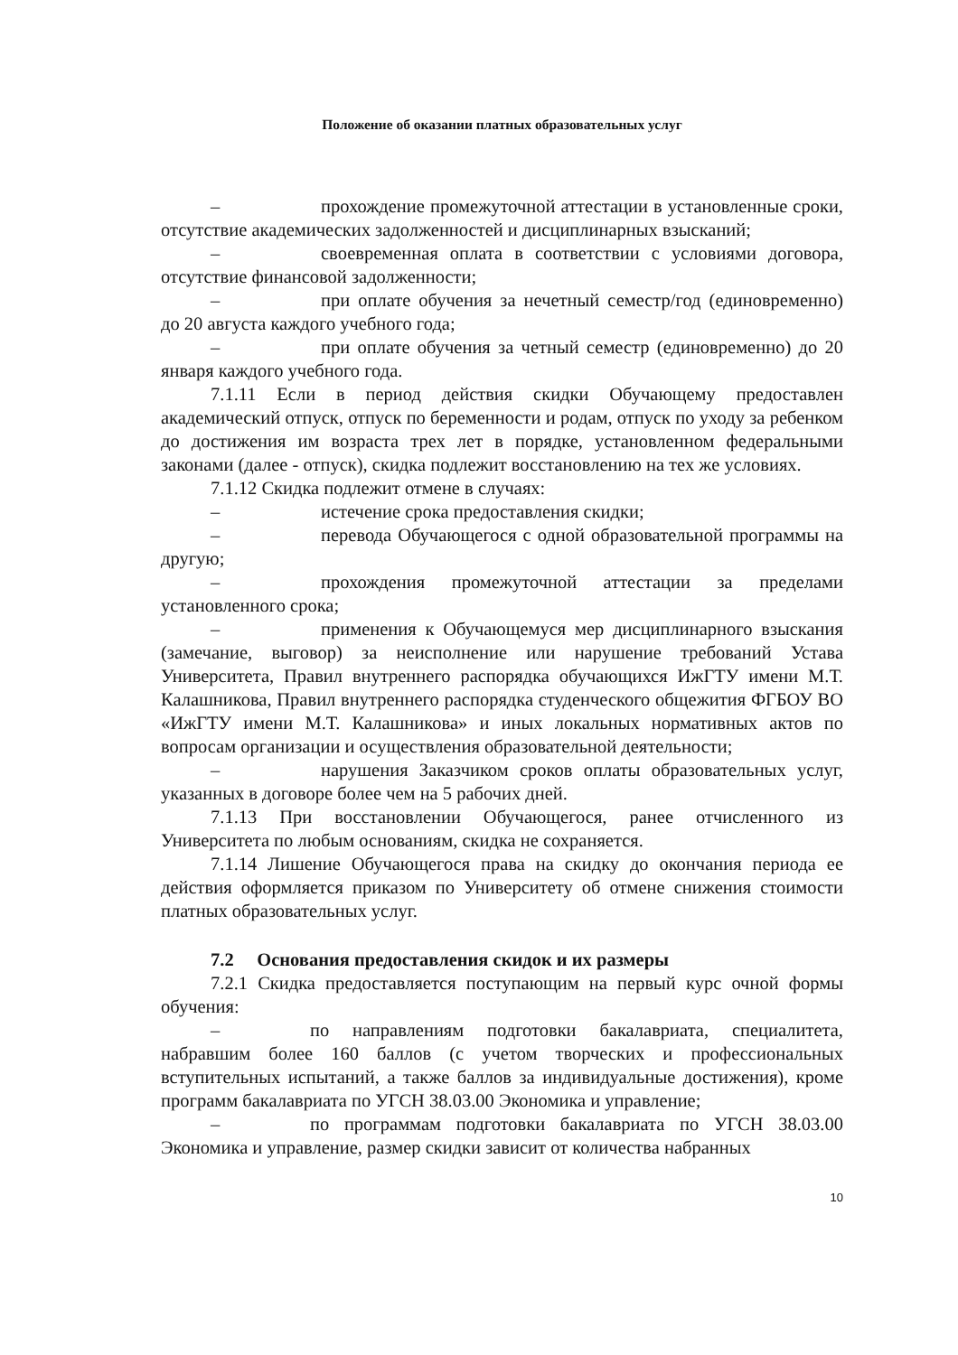Положение об оказании платных образовательных услуг
– прохождение промежуточной аттестации в установленные сроки, отсутствие академических задолженностей и дисциплинарных взысканий;
– своевременная оплата в соответствии с условиями договора, отсутствие финансовой задолженности;
– при оплате обучения за нечетный семестр/год (единовременно) до 20 августа каждого учебного года;
– при оплате обучения за четный семестр (единовременно) до 20 января каждого учебного года.
7.1.11 Если в период действия скидки Обучающему предоставлен академический отпуск, отпуск по беременности и родам, отпуск по уходу за ребенком до достижения им возраста трех лет в порядке, установленном федеральными законами (далее - отпуск), скидка подлежит восстановлению на тех же условиях.
7.1.12 Скидка подлежит отмене в случаях:
– истечение срока предоставления скидки;
– перевода Обучающегося с одной образовательной программы на другую;
– прохождения промежуточной аттестации за пределами установленного срока;
– применения к Обучающемуся мер дисциплинарного взыскания (замечание, выговор) за неисполнение или нарушение требований Устава Университета, Правил внутреннего распорядка обучающихся ИжГТУ имени М.Т. Калашникова, Правил внутреннего распорядка студенческого общежития ФГБОУ ВО «ИжГТУ имени М.Т. Калашникова» и иных локальных нормативных актов по вопросам организации и осуществления образовательной деятельности;
– нарушения Заказчиком сроков оплаты образовательных услуг, указанных в договоре более чем на 5 рабочих дней.
7.1.13 При восстановлении Обучающегося, ранее отчисленного из Университета по любым основаниям, скидка не сохраняется.
7.1.14 Лишение Обучающегося права на скидку до окончания периода ее действия оформляется приказом по Университету об отмене снижения стоимости платных образовательных услуг.
7.2 Основания предоставления скидок и их размеры
7.2.1 Скидка предоставляется поступающим на первый курс очной формы обучения:
– по направлениям подготовки бакалавриата, специалитета, набравшим более 160 баллов (с учетом творческих и профессиональных вступительных испытаний, а также баллов за индивидуальные достижения), кроме программ бакалавриата по УГСН 38.03.00 Экономика и управление;
– по программам подготовки бакалавриата по УГСН 38.03.00 Экономика и управление, размер скидки зависит от количества набранных
10